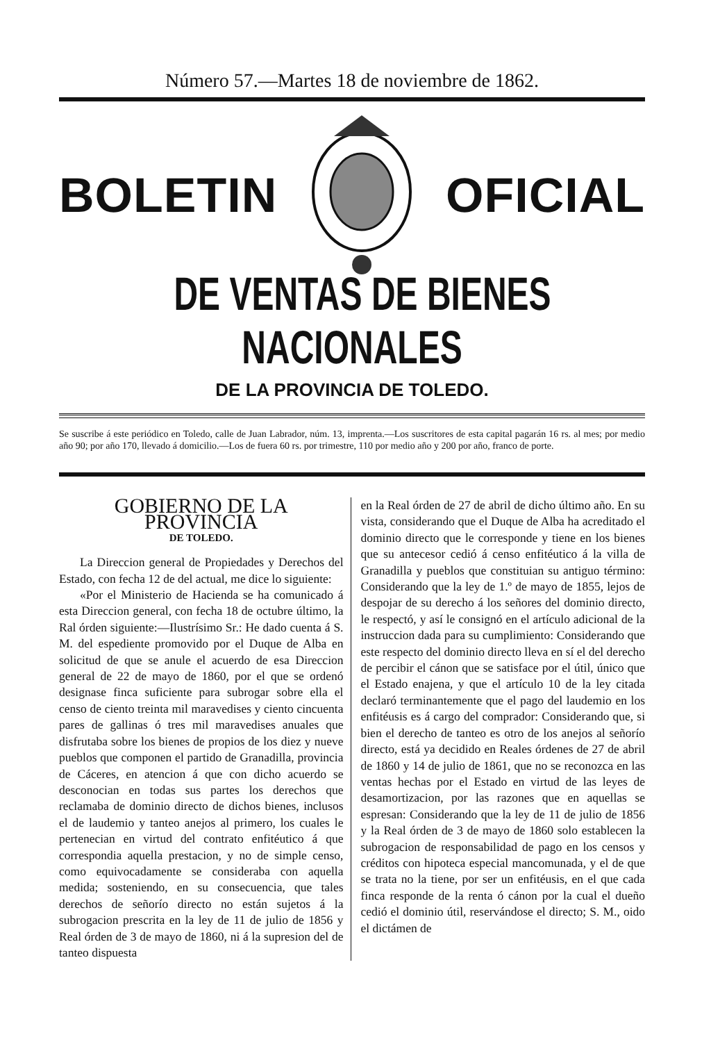Número 57.—Martes 18 de noviembre de 1862.
BOLETIN OFICIAL
DE VENTAS DE BIENES NACIONALES
DE LA PROVINCIA DE TOLEDO.
Se suscribe á este periódico en Toledo, calle de Juan Labrador, núm. 13, imprenta.—Los suscritores de esta capital pagarán 16 rs. al mes; por medio año 90; por año 170, llevado á domicilio.—Los de fuera 60 rs. por trimestre, 110 por medio año y 200 por año, franco de porte.
GOBIERNO DE LA PROVINCIA
DE TOLEDO.
La Direccion general de Propiedades y Derechos del Estado, con fecha 12 de del actual, me dice lo siguiente:
«Por el Ministerio de Hacienda se ha comunicado á esta Direccion general, con fecha 18 de octubre último, la Ral órden siguiente:—Ilustrísimo Sr.: He dado cuenta á S. M. del espediente promovido por el Duque de Alba en solicitud de que se anule el acuerdo de esa Direccion general de 22 de mayo de 1860, por el que se ordenó designase finca suficiente para subrogar sobre ella el censo de ciento treinta mil maravedises y ciento cincuenta pares de gallinas ó tres mil maravedises anuales que disfrutaba sobre los bienes de propios de los diez y nueve pueblos que componen el partido de Granadilla, provincia de Cáceres, en atencion á que con dicho acuerdo se desconocian en todas sus partes los derechos que reclamaba de dominio directo de dichos bienes, inclusos el de laudemio y tanteo anejos al primero, los cuales le pertenecian en virtud del contrato enfitéutico á que correspondia aquella prestacion, y no de simple censo, como equivocadamente se consideraba con aquella medida; sosteniendo, en su consecuencia, que tales derechos de señorío directo no están sujetos á la subrogacion prescrita en la ley de 11 de julio de 1856 y Real órden de 3 de mayo de 1860, ni á la supresion del de tanteo dispuesta
en la Real órden de 27 de abril de dicho último año. En su vista, considerando que el Duque de Alba ha acreditado el dominio directo que le corresponde y tiene en los bienes que su antecesor cedió á censo enfitéutico á la villa de Granadilla y pueblos que constituian su antiguo término: Considerando que la ley de 1.º de mayo de 1855, lejos de despojar de su derecho á los señores del dominio directo, le respectó, y así le consignó en el artículo adicional de la instruccion dada para su cumplimiento: Considerando que este respecto del dominio directo lleva en sí el del derecho de percibir el cánon que se satisface por el útil, único que el Estado enajena, y que el artículo 10 de la ley citada declaró terminantemente que el pago del laudemio en los enfitéusis es á cargo del comprador: Considerando que, si bien el derecho de tanteo es otro de los anejos al señorío directo, está ya decidido en Reales órdenes de 27 de abril de 1860 y 14 de julio de 1861, que no se reconozca en las ventas hechas por el Estado en virtud de las leyes de desamortizacion, por las razones que en aquellas se espresan: Considerando que la ley de 11 de julio de 1856 y la Real órden de 3 de mayo de 1860 solo establecen la subrogacion de responsabilidad de pago en los censos y créditos con hipoteca especial mancomunada, y el de que se trata no la tiene, por ser un enfitéusis, en el que cada finca responde de la renta ó cánon por la cual el dueño cedió el dominio útil, reservándose el directo; S. M., oido el dictámen de